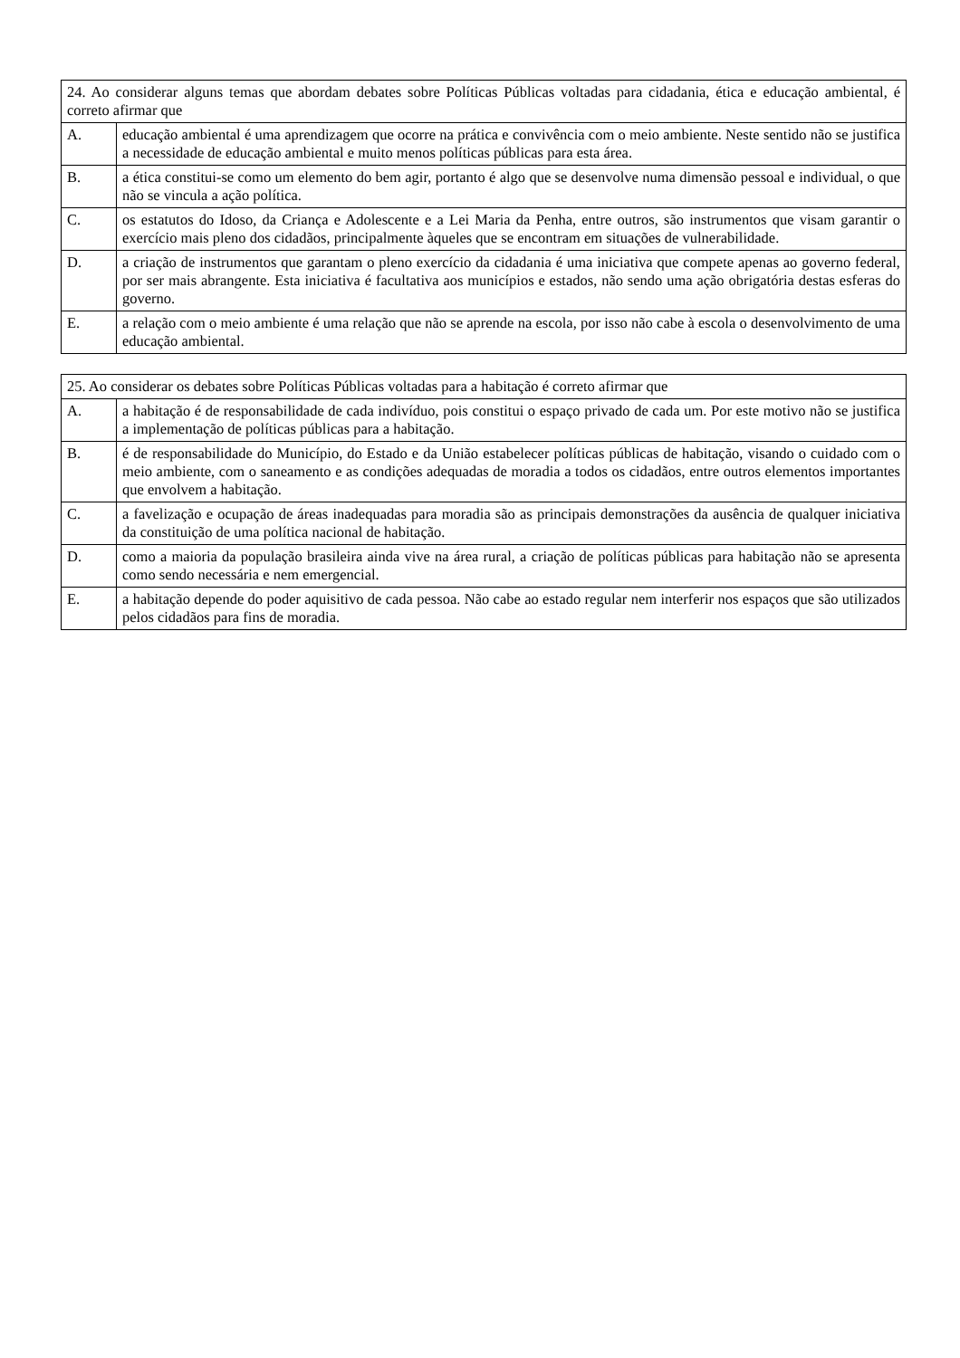| 24. Ao considerar alguns temas que abordam debates sobre Políticas Públicas voltadas para cidadania, ética e educação ambiental, é correto afirmar que | |
| A. | educação ambiental é uma aprendizagem que ocorre na prática e convivência com o meio ambiente. Neste sentido não se justifica a necessidade de educação ambiental e muito menos políticas públicas para esta área. |
| B. | a ética constitui-se como um elemento do bem agir, portanto é algo que se desenvolve numa dimensão pessoal e individual, o que não se vincula a ação política. |
| C. | os estatutos do Idoso, da Criança e Adolescente e a Lei Maria da Penha, entre outros, são instrumentos que visam garantir o exercício mais pleno dos cidadãos, principalmente àqueles que se encontram em situações de vulnerabilidade. |
| D. | a criação de instrumentos que garantam o pleno exercício da cidadania é uma iniciativa que compete apenas ao governo federal, por ser mais abrangente. Esta iniciativa é facultativa aos municípios e estados, não sendo uma ação obrigatória destas esferas do governo. |
| E. | a relação com o meio ambiente é uma relação que não se aprende na escola, por isso não cabe à escola o desenvolvimento de uma educação ambiental. |
| 25. Ao considerar os debates sobre Políticas Públicas voltadas para a habitação é correto afirmar que | |
| A. | a habitação é de responsabilidade de cada indivíduo, pois constitui o espaço privado de cada um. Por este motivo não se justifica a implementação de políticas públicas para a habitação. |
| B. | é de responsabilidade do Município, do Estado e da União estabelecer políticas públicas de habitação, visando o cuidado com o meio ambiente, com o saneamento e as condições adequadas de moradia a todos os cidadãos, entre outros elementos importantes que envolvem a habitação. |
| C. | a favelização e ocupação de áreas inadequadas para moradia são as principais demonstrações da ausência de qualquer iniciativa da constituição de uma política nacional de habitação. |
| D. | como a maioria da população brasileira ainda vive na área rural, a criação de políticas públicas para habitação não se apresenta como sendo necessária e nem emergencial. |
| E. | a habitação depende do poder aquisitivo de cada pessoa. Não cabe ao estado regular nem interferir nos espaços que são utilizados pelos cidadãos para fins de moradia. |